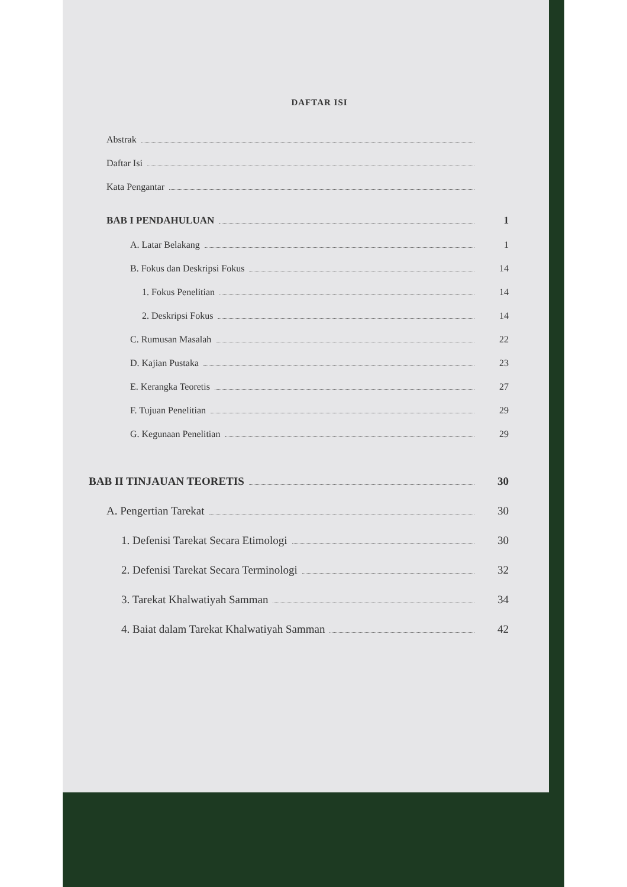DAFTAR ISI
Abstrak
Daftar Isi
Kata Pengantar
BAB I PENDAHULUAN 1
A. Latar Belakang 1
B. Fokus dan Deskripsi Fokus 14
1. Fokus Penelitian 14
2. Deskripsi Fokus 14
C. Rumusan Masalah 22
D. Kajian Pustaka 23
E. Kerangka Teoretis 27
F. Tujuan Penelitian 29
G. Kegunaan Penelitian 29
BAB II TINJAUAN TEORETIS 30
A. Pengertian Tarekat 30
1. Defenisi Tarekat Secara Etimologi 30
2. Defenisi Tarekat Secara Terminologi 32
3. Tarekat Khalwatiyah Samman 34
4. Baiat dalam Tarekat Khalwatiyah Samman 42